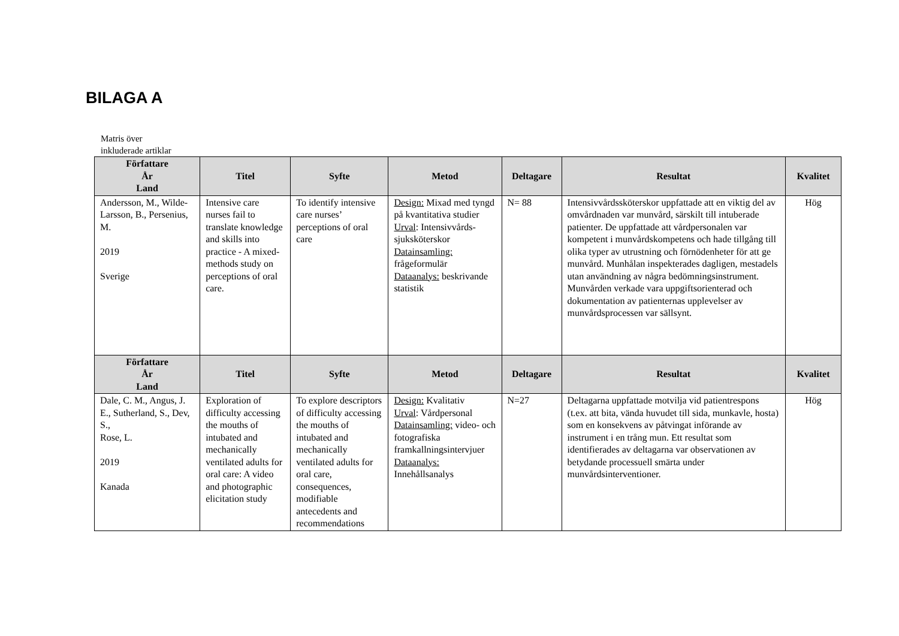BILAGA A
Matris över
inkluderade artiklar
| Författare År Land | Titel | Syfte | Metod | Deltagare | Resultat | Kvalitet |
| --- | --- | --- | --- | --- | --- | --- |
| Andersson, M., Wilde-Larsson, B., Persenius, M. 2019 Sverige | Intensive care nurses fail to translate knowledge and skills into practice - A mixed-methods study on perceptions of oral care. | To identify intensive care nurses’ perceptions of oral care | Design: Mixad med tyngd på kvantitativa studier Urval : Intensivvårds-sjuksköterskor Datainsamling: frågeformulär Dataanalys: beskrivande statistik | N= 88 | Intensivvårdssköterskor uppfattade att en viktig del av omvårdnaden var munvård, särskilt till intuberade patienter. De uppfattade att vårdpersonalen var kompetent i munvårdskompetens och hade tillgång till olika typer av utrustning och förnödenheter för att ge munvård. Munhålan inspekterades dagligen, mestadels utan användning av några bedömningsinstrument. Munvården verkade vara uppgiftsorienterad och dokumentation av patienternas upplevelser av munvårdsprocessen var sällsynt. | Hög |
| Författare År Land | Titel | Syfte | Metod | Deltagare | Resultat | Kvalitet |
| Dale, C. M., Angus, J. E., Sutherland, S., Dev, S., Rose, L. 2019 Kanada | Exploration of difficulty accessing the mouths of intubated and mechanically ventilated adults for oral care: A video and photographic elicitation study | To explore descriptors of difficulty accessing the mouths of intubated and mechanically ventilated adults for oral care, consequences, modifiable antecedents and recommendations | Design: Kvalitativ Urval : Vårdpersonal Datainsamling: video- och fotografiska framkallningsintervjuer Dataanalys: Innehållsanalys | N=27 | Deltagarna uppfattade motvilja vid patientrespons (t.ex. att bita, vända huvudet till sida, munkavle, hosta) som en konsekvens av påtvingat införande av instrument i en trång mun. Ett resultat som identifierades av deltagarna var observationen av betydande processuell smärta under munvårdsinterventioner. | Hög |